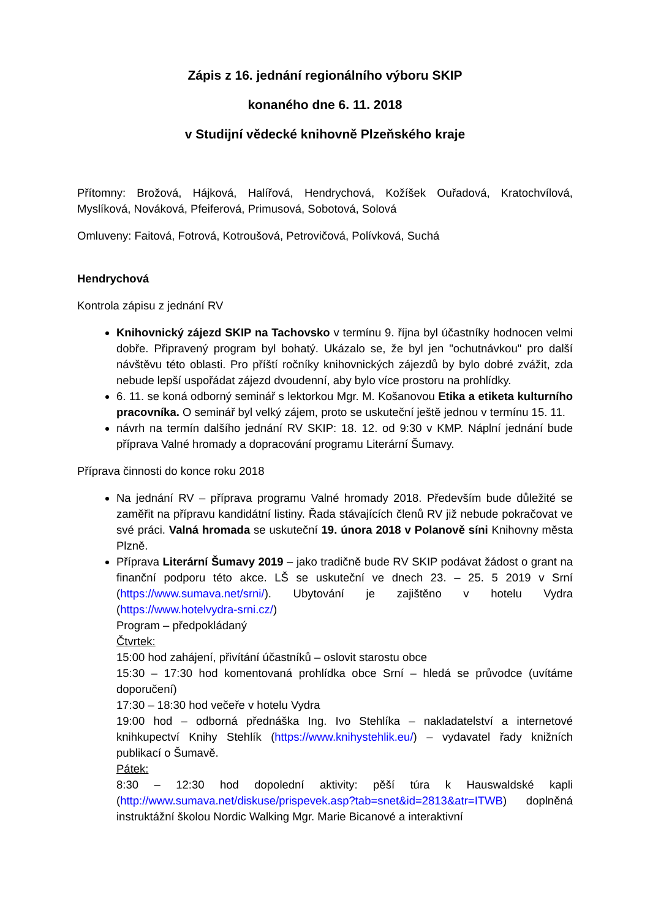Zápis z 16. jednání regionálního výboru SKIP
konaného dne 6. 11. 2018
v Studijní vědecké knihovně Plzeňského kraje
Přítomny: Brožová, Hájková, Halířová, Hendrychová, Kožíšek Ouřadová, Kratochvílová, Myslíková, Nováková, Pfeiferová, Primusová, Sobotová, Solová
Omluveny: Faitová, Fotrová, Kotroušová, Petrovičová, Polívková, Suchá
Hendrychová
Kontrola zápisu z jednání RV
Knihovnický zájezd SKIP na Tachovsko v termínu 9. října byl účastníky hodnocen velmi dobře. Připravený program byl bohatý. Ukázalo se, že byl jen "ochutnávkou" pro další návštěvu této oblasti. Pro příští ročníky knihovnických zájezdů by bylo dobré zvážit, zda nebude lepší uspořádat zájezd dvoudenní, aby bylo více prostoru na prohlídky.
6. 11. se koná odborný seminář s lektorkou Mgr. M. Košanovou Etika a etiketa kulturního pracovníka. O seminář byl velký zájem, proto se uskuteční ještě jednou v termínu 15. 11.
návrh na termín dalšího jednání RV SKIP: 18. 12. od 9:30 v KMP. Náplní jednání bude příprava Valné hromady a dopracování programu Literární Šumavy.
Příprava činnosti do konce roku 2018
Na jednání RV – příprava programu Valné hromady 2018. Především bude důležité se zaměřit na přípravu kandidátní listiny. Řada stávajících členů RV již nebude pokračovat ve své práci. Valná hromada se uskuteční 19. února 2018 v Polanově síni Knihovny města Plzně.
Příprava Literární Šumavy 2019 – jako tradičně bude RV SKIP podávat žádost o grant na finanční podporu této akce. LŠ se uskuteční ve dnech 23. – 25. 5 2019 v Srní (https://www.sumava.net/srni/). Ubytování je zajištěno v hotelu Vydra (https://www.hotelvydra-srni.cz/)
Program – předpokládaný
Čtvrtek:
15:00 hod zahájení, přivítání účastníků – oslovit starostu obce
15:30 – 17:30 hod komentovaná prohlídka obce Srní – hledá se průvodce (uvítáme doporučení)
17:30 – 18:30 hod večeře v hotelu Vydra
19:00 hod – odborná přednáška Ing. Ivo Stehlíka – nakladatelství a internetové knihkupectví Knihy Stehlík (https://www.knihystehlik.eu/) – vydavatel řady knižních publikací o Šumavě.
Pátek:
8:30 – 12:30 hod dopolední aktivity: pěší túra k Hauswaldské kapli (http://www.sumava.net/diskuse/prispevek.asp?tab=snet&id=2813&atr=ITWB) doplněná instruktážní školou Nordic Walking Mgr. Marie Bicanové a interaktivní